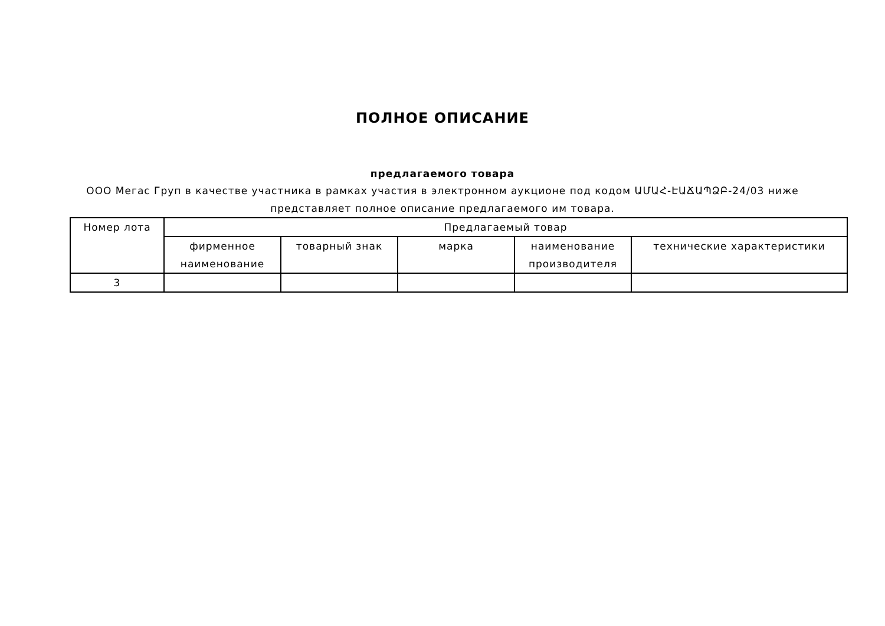ПОЛНОЕ ОПИСАНИЕ
предлагаемого товара
ООО Мегас Груп в качестве участника в рамках участия в электронном аукционе под кодом ԱՄԱՀ-ԷԱՃԱՊՁԲ-24/03 ниже представляет полное описание предлагаемого им товара.
| Номер лота | Предлагаемый товар | | | | |
| --- | --- | --- | --- | --- | --- |
| | фирменное наименование | товарный знак | марка | наименование производителя | технические характеристики |
| 3 | | | | | |